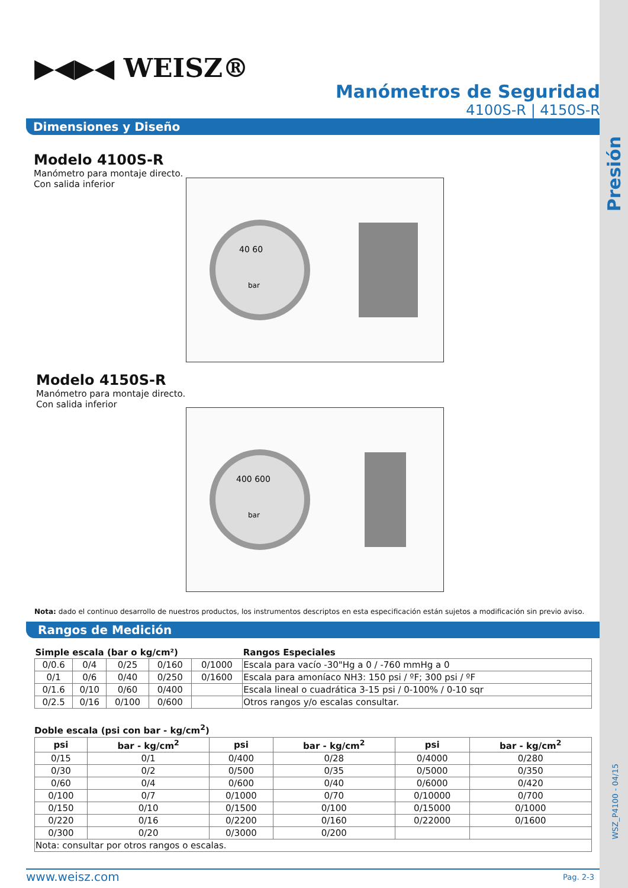Presión
WSZ_P4100 - 04/15
▶◀▶◀ WEISZ®
Manómetros de Seguridad
4100S-R | 4150S-R
Dimensiones y Diseño
Modelo 4100S-R
Manómetro para montaje directo.
Con salida inferior
40 60
bar
Modelo 4150S-R
Manómetro para montaje directo.
Con salida inferior
400 600
bar
Nota: dado el continuo desarrollo de nuestros productos, los instrumentos descriptos en esta especificación están sujetos a modificación sin previo aviso.
Rangos de Medición
| Simple escala (bar o kg/cm²) | | | | | Rangos Especiales |
| --- | --- | --- | --- | --- | --- |
| 0/0.6 | 0/4 | 0/25 | 0/160 | 0/1000 | Escala para vacío -30"Hg a 0 / -760 mmHg a 0 |
| 0/1 | 0/6 | 0/40 | 0/250 | 0/1600 | Escala para amoníaco NH3: 150 psi / ºF; 300 psi / ºF |
| 0/1.6 | 0/10 | 0/60 | 0/400 | | Escala lineal o cuadrática 3-15 psi / 0-100% / 0-10 sqr |
| 0/2.5 | 0/16 | 0/100 | 0/600 | | Otros rangos y/o escalas consultar. |
Doble escala (psi con bar - kg/cm<sup>2</sup>)
| psi | bar - kg/cm<sup>2</sup> | psi | bar - kg/cm<sup>2</sup> | psi | bar - kg/cm<sup>2</sup> |
| --- | --- | --- | --- | --- | --- |
| 0/15 | 0/1 | 0/400 | 0/28 | 0/4000 | 0/280 |
| 0/30 | 0/2 | 0/500 | 0/35 | 0/5000 | 0/350 |
| 0/60 | 0/4 | 0/600 | 0/40 | 0/6000 | 0/420 |
| 0/100 | 0/7 | 0/1000 | 0/70 | 0/10000 | 0/700 |
| 0/150 | 0/10 | 0/1500 | 0/100 | 0/15000 | 0/1000 |
| 0/220 | 0/16 | 0/2200 | 0/160 | 0/22000 | 0/1600 |
| 0/300 | 0/20 | 0/3000 | 0/200 | | |
| Nota: consultar por otros rangos o escalas. | | | | | |
www.weisz.com Pag. 2-3